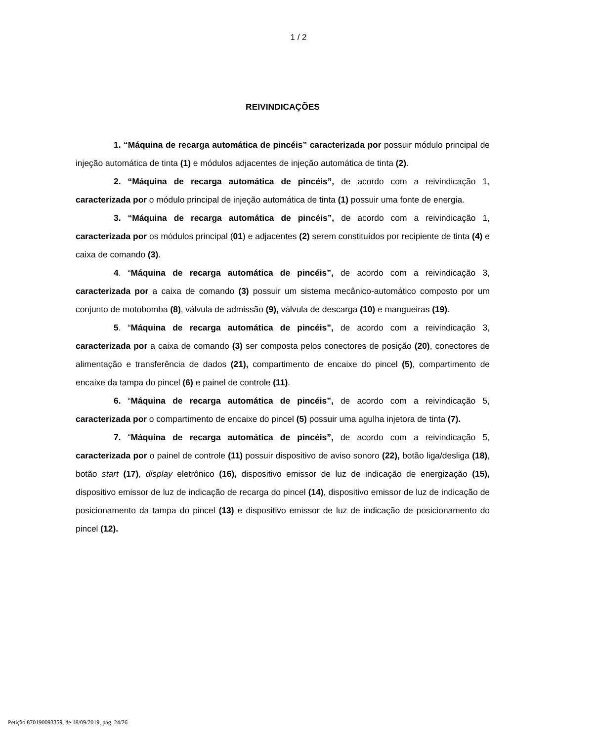1 / 2
REIVINDICAÇÕES
1. “Máquina de recarga automática de pincéis” caracterizada por possuir módulo principal de injeção automática de tinta (1) e módulos adjacentes de injeção automática de tinta (2).
2. “Máquina de recarga automática de pincéis”, de acordo com a reivindicação 1, caracterizada por o módulo principal de injeção automática de tinta (1) possuir uma fonte de energia.
3. “Máquina de recarga automática de pincéis”, de acordo com a reivindicação 1, caracterizada por os módulos principal (01) e adjacentes (2) serem constituídos por recipiente de tinta (4) e caixa de comando (3).
4. “Máquina de recarga automática de pincéis”, de acordo com a reivindicação 3, caracterizada por a caixa de comando (3) possuir um sistema mecânico-automático composto por um conjunto de motobomba (8), válvula de admissão (9), válvula de descarga (10) e mangueiras (19).
5. “Máquina de recarga automática de pincéis”, de acordo com a reivindicação 3, caracterizada por a caixa de comando (3) ser composta pelos conectores de posição (20), conectores de alimentação e transferência de dados (21), compartimento de encaixe do pincel (5), compartimento de encaixe da tampa do pincel (6) e painel de controle (11).
6. “Máquina de recarga automática de pincéis”, de acordo com a reivindicação 5, caracterizada por o compartimento de encaixe do pincel (5) possuir uma agulha injetora de tinta (7).
7. “Máquina de recarga automática de pincéis”, de acordo com a reivindicação 5, caracterizada por o painel de controle (11) possuir dispositivo de aviso sonoro (22), botão liga/desliga (18), botão start (17), display eletrônico (16), dispositivo emissor de luz de indicação de energização (15), dispositivo emissor de luz de indicação de recarga do pincel (14), dispositivo emissor de luz de indicação de posicionamento da tampa do pincel (13) e dispositivo emissor de luz de indicação de posicionamento do pincel (12).
Petição 870190093359, de 18/09/2019, pág. 24/26